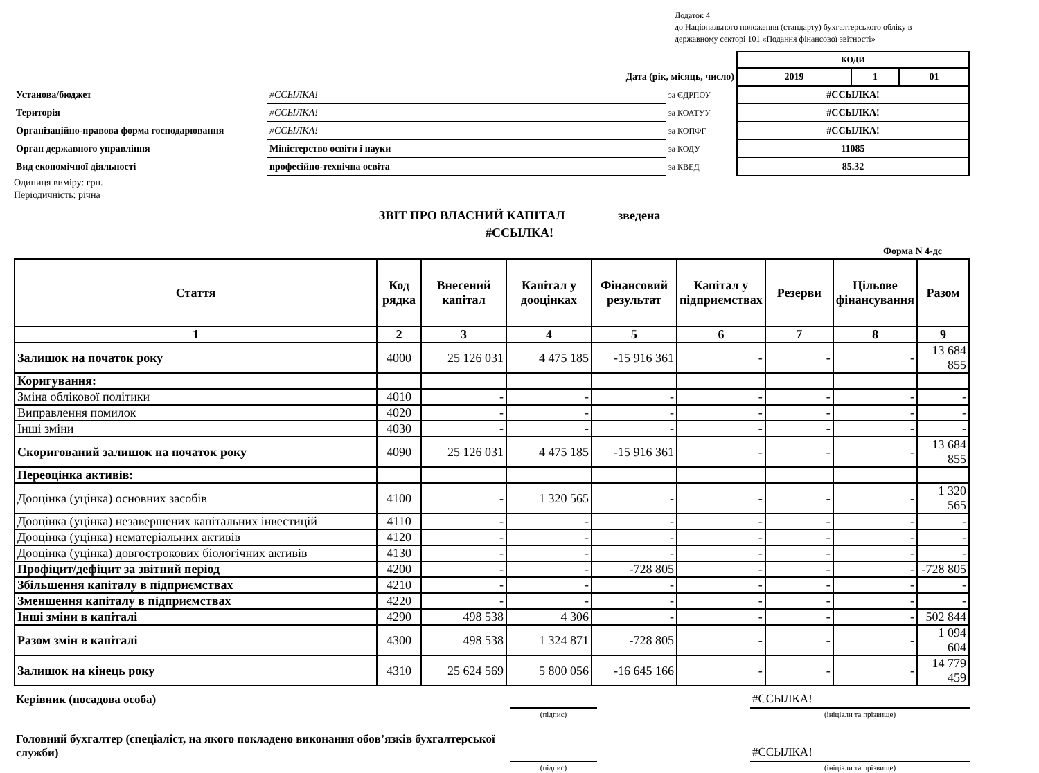Додаток 4
до Національного положення (стандарту) бухгалтерського обліку в
державному секторі 101 «Подання фінансової звітності»
| | | | КОДИ | | |
| | Дата (рік, місяць, число) | | 2019 | 1 | 01 |
| Установа/бюджет | #ССЫЛКА! | за ЄДРПОУ | #ССЫЛКА! | | |
| Територія | #ССЫЛКА! | за КОАТУУ | #ССЫЛКА! | | |
| Організаційно-правова форма господарювання | #ССЫЛКА! | за КОПФГ | #ССЫЛКА! | | |
| Орган державного управління | Міністерство освіти і науки | за КОДУ | 11085 | | |
| Вид економічної діяльності | професійно-технічна освіта | за КВЕД | 85.32 | | |
Одиниця виміру: грн.
Періодичність: річна
ЗВІТ ПРО ВЛАСНИЙ КАПІТАЛ зведена
#ССЫЛКА!
Форма N 4-дс
| Стаття | Код рядка | Внесений капітал | Капітал у дооцінках | Фінансовий результат | Капітал у підприємствах | Резерви | Цільове фінансування | Разом |
| --- | --- | --- | --- | --- | --- | --- | --- | --- |
| 1 | 2 | 3 | 4 | 5 | 6 | 7 | 8 | 9 |
| Залишок на початок року | 4000 | 25 126 031 | 4 475 185 | -15 916 361 | - | - | - | 13 684 855 |
| Коригування: | | | | | | | | |
| Зміна облікової політики | 4010 | - | - | - | - | - | - | - |
| Виправлення помилок | 4020 | - | - | - | - | - | - | - |
| Інші зміни | 4030 | - | - | - | - | - | - | - |
| Скоригований залишок на початок року | 4090 | 25 126 031 | 4 475 185 | -15 916 361 | - | - | - | 13 684 855 |
| Переоцінка активів: | | | | | | | | |
| Дооцінка (уцінка) основних засобів | 4100 | - | 1 320 565 | - | - | - | - | 1 320 565 |
| Дооцінка (уцінка) незавершених капітальних інвестицій | 4110 | - | - | - | - | - | - | - |
| Дооцінка (уцінка) нематеріальних активів | 4120 | - | - | - | - | - | - | - |
| Дооцінка (уцінка) довгострокових біологічних активів | 4130 | - | - | - | - | - | - | - |
| Профіцит/дефіцит за звітний період | 4200 | - | - | -728 805 | - | - | - | -728 805 |
| Збільшення капіталу в підприємствах | 4210 | - | - | - | - | - | - | - |
| Зменшення капіталу в підприємствах | 4220 | - | - | - | - | - | - | - |
| Інші зміни в капіталі | 4290 | 498 538 | 4 306 | - | - | - | - | 502 844 |
| Разом змін в капіталі | 4300 | 498 538 | 1 324 871 | -728 805 | - | - | - | 1 094 604 |
| Залишок на кінець року | 4310 | 25 624 569 | 5 800 056 | -16 645 166 | - | - | - | 14 779 459 |
| Керівник (посадова особа) | | | #ССЫЛКА! |
| | (підпис) | | (ініціали та прізвище) |
| Головний бухгалтер (спеціаліст, на якого покладено виконання обов’язків бухгалтерської служби) | | | #ССЫЛКА! |
| | (підпис) | | (ініціали та прізвище) |